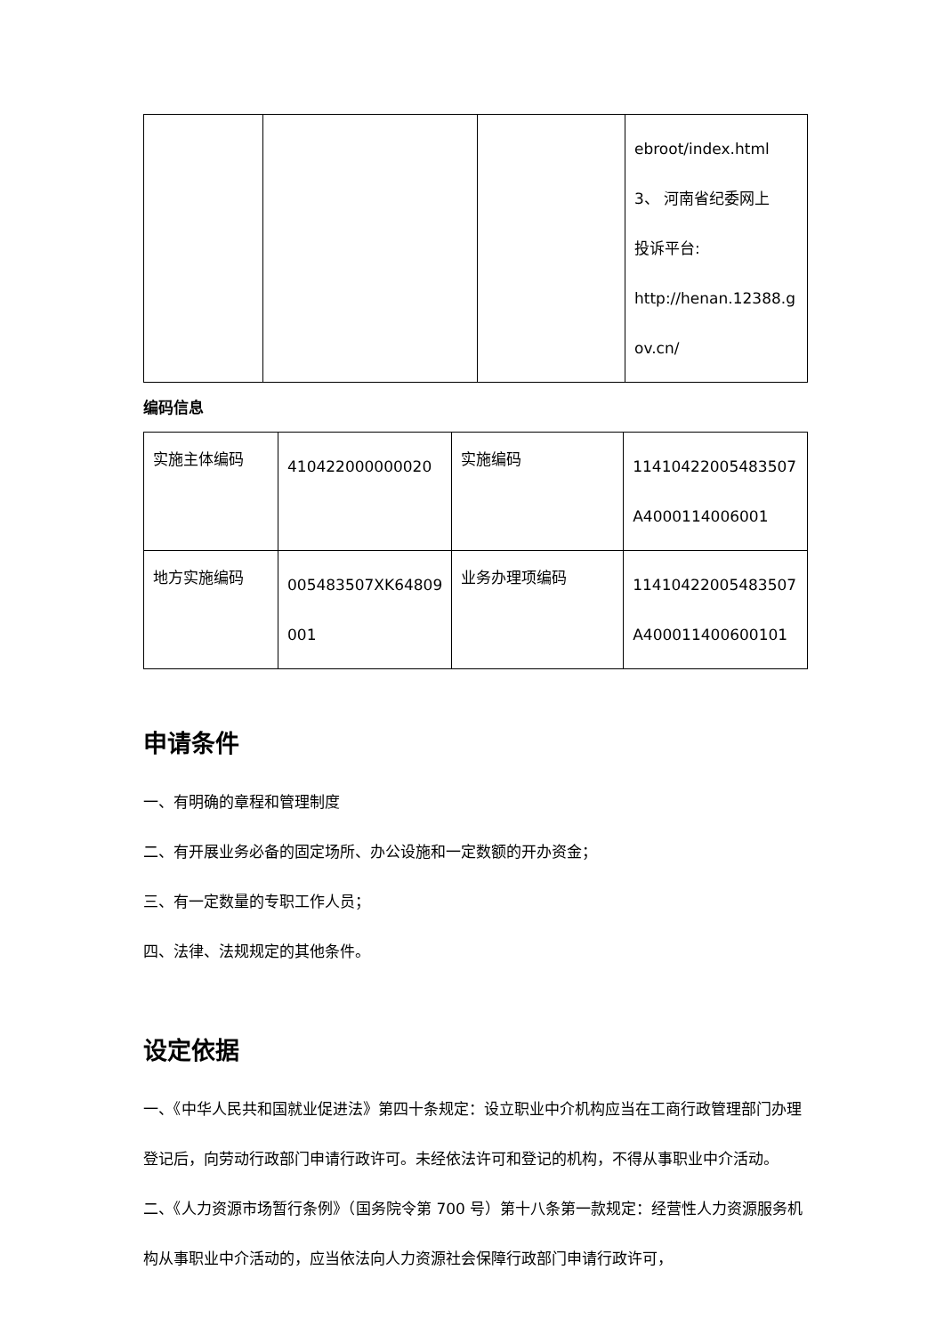| | | | ebroot/index.html 3、 河南省纪委网上 投诉平台: http://henan.12388.g ov.cn/ |
编码信息
| 实施主体编码 | 410422000000020 | 实施编码 | 11410422005483507 A4000114006001 |
| 地方实施编码 | 005483507XK64809 001 | 业务办理项编码 | 11410422005483507 A400011400600101 |
申请条件
一、有明确的章程和管理制度
二、有开展业务必备的固定场所、办公设施和一定数额的开办资金；
三、有一定数量的专职工作人员；
四、法律、法规规定的其他条件。
设定依据
一、《中华人民共和国就业促进法》第四十条规定：设立职业中介机构应当在工商行政管理部门办理登记后，向劳动行政部门申请行政许可。未经依法许可和登记的机构，不得从事职业中介活动。
二、《人力资源市场暂行条例》（国务院令第 700 号）第十八条第一款规定：经营性人力资源服务机构从事职业中介活动的，应当依法向人力资源社会保障行政部门申请行政许可，